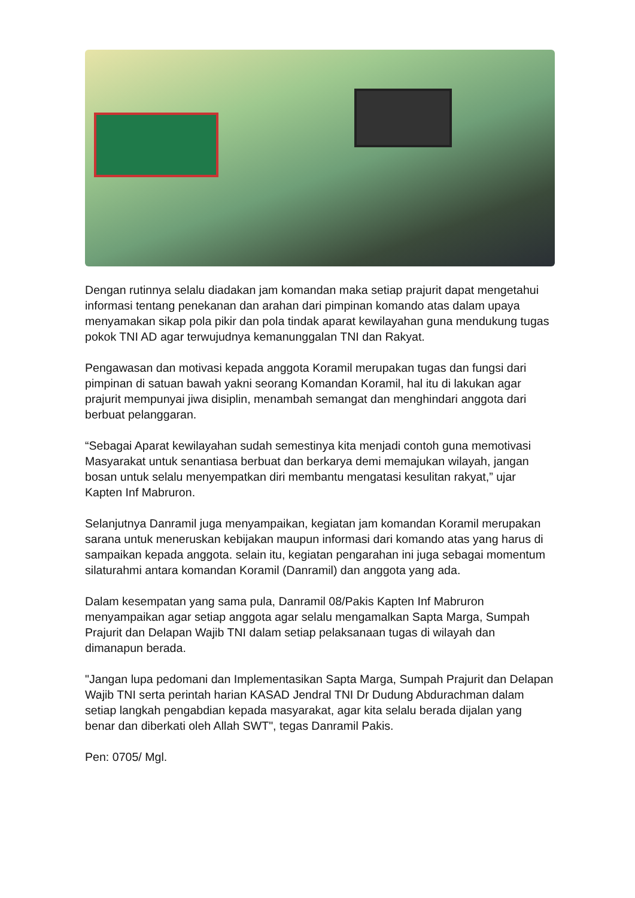Dengan rutinnya selalu diadakan jam komandan maka setiap prajurit dapat mengetahui informasi tentang penekanan dan arahan dari pimpinan komando atas dalam upaya menyamakan sikap pola pikir dan pola tindak aparat kewilayahan guna mendukung tugas pokok TNI AD agar terwujudnya kemanunggalan TNI dan Rakyat.
Pengawasan dan motivasi kepada anggota Koramil merupakan tugas dan fungsi dari pimpinan di satuan bawah yakni seorang Komandan Koramil, hal itu di lakukan agar prajurit mempunyai jiwa disiplin, menambah semangat dan menghindari anggota dari berbuat pelanggaran.
“Sebagai Aparat kewilayahan sudah semestinya kita menjadi contoh guna memotivasi Masyarakat untuk senantiasa berbuat dan berkarya demi memajukan wilayah, jangan bosan untuk selalu menyempatkan diri membantu mengatasi kesulitan rakyat,” ujar Kapten Inf Mabruron.
Selanjutnya Danramil juga menyampaikan, kegiatan jam komandan Koramil merupakan sarana untuk meneruskan kebijakan maupun informasi dari komando atas yang harus di sampaikan kepada anggota. selain itu, kegiatan pengarahan ini juga sebagai momentum silaturahmi antara komandan Koramil (Danramil) dan anggota yang ada.
Dalam kesempatan yang sama pula, Danramil 08/Pakis Kapten Inf Mabruron menyampaikan agar setiap anggota agar selalu mengamalkan Sapta Marga, Sumpah Prajurit dan Delapan Wajib TNI dalam setiap pelaksanaan tugas di wilayah dan dimanapun berada.
"Jangan lupa pedomani dan Implementasikan Sapta Marga, Sumpah Prajurit dan Delapan Wajib TNI serta perintah harian KASAD Jendral TNI Dr Dudung Abdurachman dalam setiap langkah pengabdian kepada masyarakat, agar kita selalu berada dijalan yang benar dan diberkati oleh Allah SWT", tegas Danramil Pakis.
Pen: 0705/ Mgl.